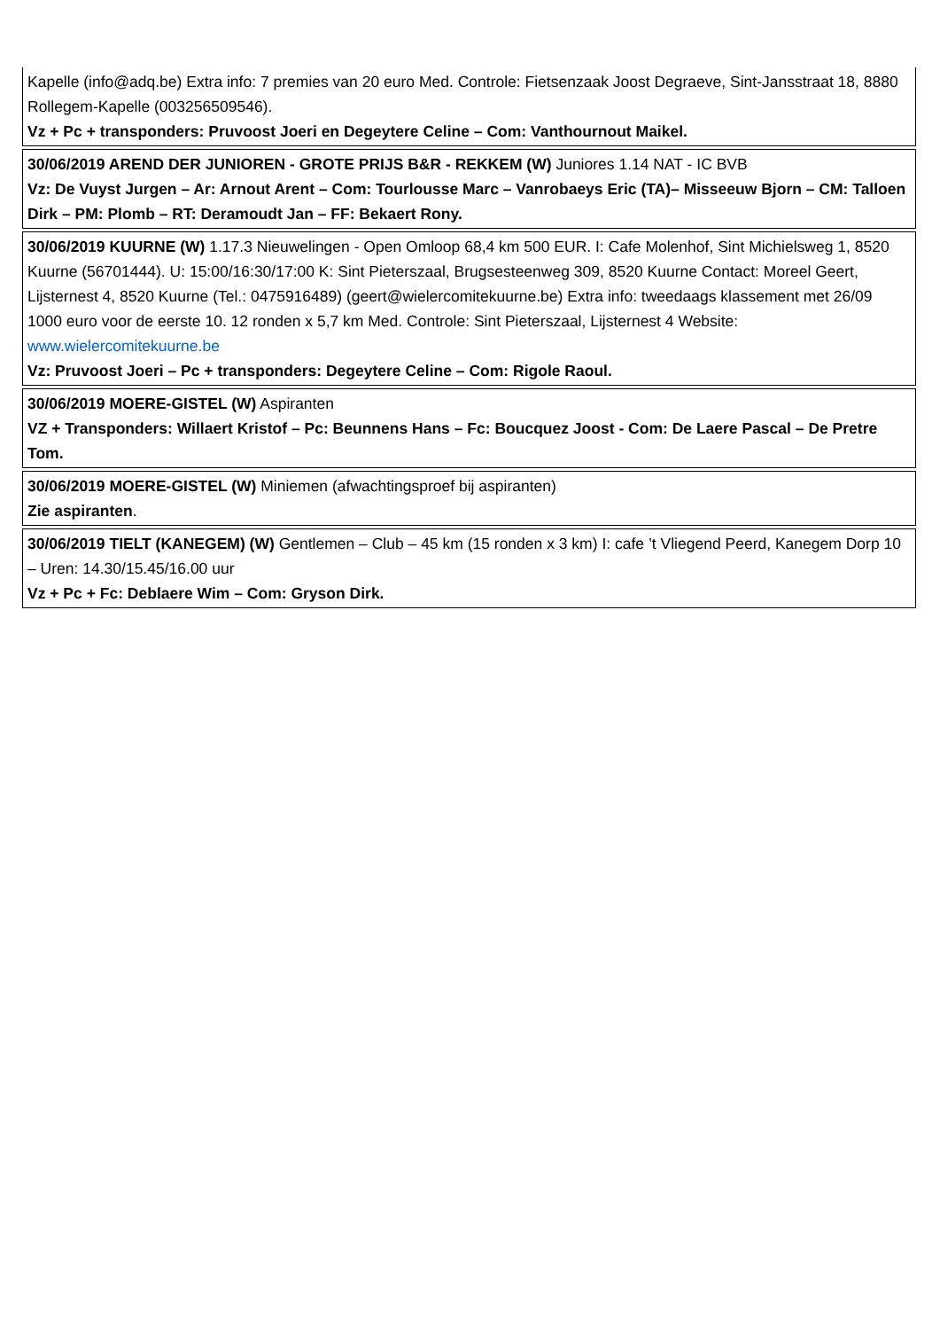Kapelle (info@adq.be) Extra info: 7 premies van 20 euro Med. Controle: Fietsenzaak Joost Degraeve, Sint-Jansstraat 18, 8880 Rollegem-Kapelle (003256509546).
Vz + Pc + transponders: Pruvoost Joeri en Degeytere Celine – Com: Vanthournout Maikel.
30/06/2019 AREND DER JUNIOREN - GROTE PRIJS B&R - REKKEM (W) Juniores 1.14 NAT - IC BVB
Vz: De Vuyst Jurgen – Ar: Arnout Arent – Com: Tourlousse Marc – Vanrobaeys Eric (TA)– Misseeuw Bjorn – CM: Talloen Dirk – PM: Plomb – RT: Deramoudt Jan – FF: Bekaert Rony.
30/06/2019 KUURNE (W) 1.17.3 Nieuwelingen - Open Omloop 68,4 km 500 EUR. I: Cafe Molenhof, Sint Michielsweg 1, 8520 Kuurne (56701444). U: 15:00/16:30/17:00 K: Sint Pieterszaal, Brugsesteenweg 309, 8520 Kuurne Contact: Moreel Geert, Lijsternest 4, 8520 Kuurne (Tel.: 0475916489) (geert@wielercomitekuurne.be) Extra info: tweedaags klassement met 26/09 1000 euro voor de eerste 10. 12 ronden x 5,7 km Med. Controle: Sint Pieterszaal, Lijsternest 4 Website: www.wielercomitekuurne.be
Vz: Pruvoost Joeri – Pc + transponders: Degeytere Celine – Com: Rigole Raoul.
30/06/2019 MOERE-GISTEL (W) Aspiranten
VZ + Transponders: Willaert Kristof – Pc: Beunnens Hans – Fc: Boucquez Joost - Com: De Laere Pascal – De Pretre Tom.
30/06/2019 MOERE-GISTEL (W) Miniemen (afwachtingsproef bij aspiranten)
Zie aspiranten.
30/06/2019 TIELT (KANEGEM) (W) Gentlemen – Club – 45 km (15 ronden x 3 km) I: cafe ’t Vliegend Peerd, Kanegem Dorp 10 – Uren: 14.30/15.45/16.00 uur
Vz + Pc + Fc: Deblaere Wim – Com: Gryson Dirk.